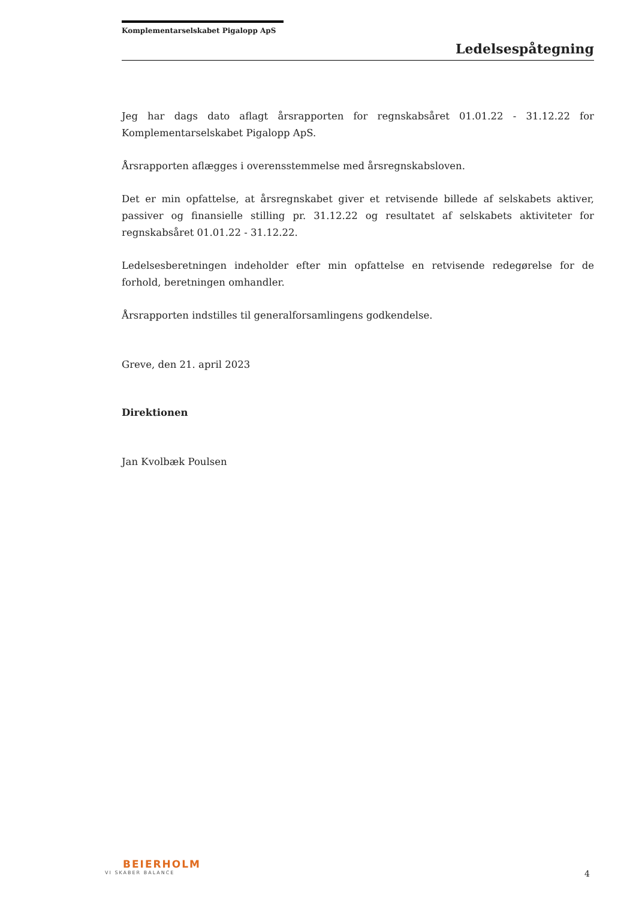Komplementarselskabet Pigalopp ApS
Ledelsespåtegning
Jeg har dags dato aflagt årsrapporten for regnskabsåret 01.01.22 - 31.12.22 for Komplementarselskabet Pigalopp ApS.
Årsrapporten aflægges i overensstemmelse med årsregnskabsloven.
Det er min opfattelse, at årsregnskabet giver et retvisende billede af selskabets aktiver, passiver og finansielle stilling pr. 31.12.22 og resultatet af selskabets aktiviteter for regnskabsåret 01.01.22 - 31.12.22.
Ledelsesberetningen indeholder efter min opfattelse en retvisende redegørelse for de forhold, beretningen omhandler.
Årsrapporten indstilles til generalforsamlingens godkendelse.
Greve, den 21. april 2023
Direktionen
Jan Kvolbæk Poulsen
BEIERHOLM
VI SKABER BALANCE
4